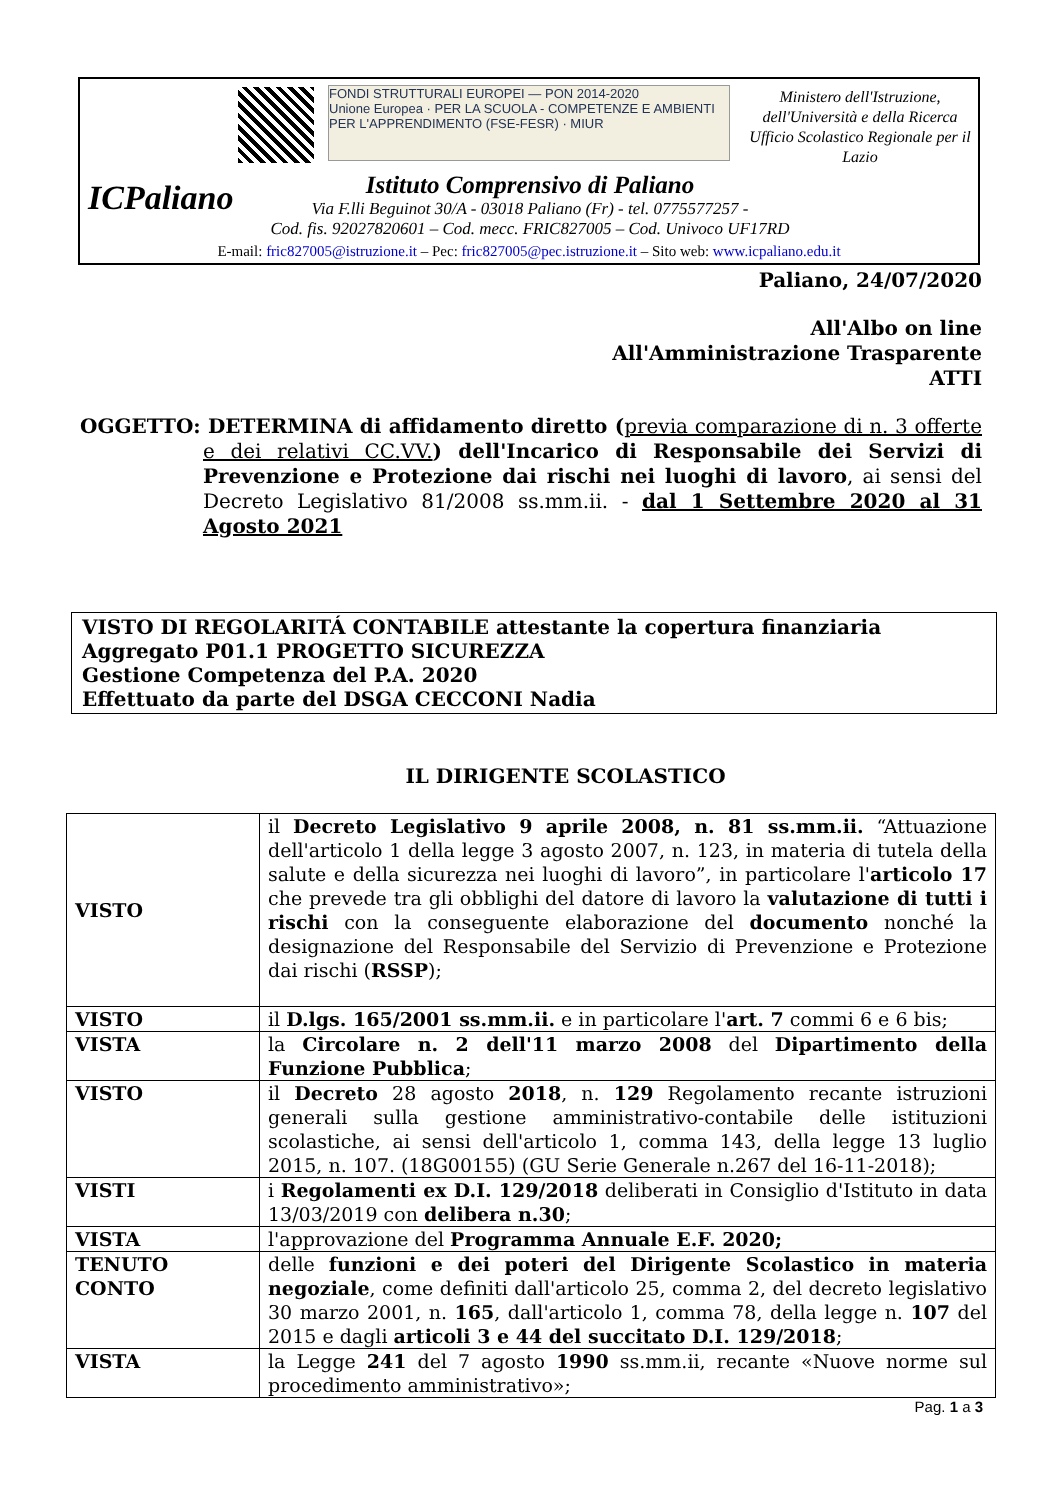ICPaliano
FONDI STRUTTURALI EUROPEI — PON 2014-2020
Unione Europea · PER LA SCUOLA - COMPETENZE E AMBIENTI PER L'APPRENDIMENTO (FSE-FESR) · MIUR
Ministero dell'Istruzione, dell'Università e della Ricerca
Ufficio Scolastico Regionale per il Lazio
Istituto Comprensivo di Paliano
Via F.lli Beguinot 30/A - 03018 Paliano (Fr) - tel. 0775577257 -
Cod. fis. 92027820601 – Cod. mecc. FRIC827005 – Cod. Univoco UF17RD
E-mail: fric827005@istruzione.it – Pec: fric827005@pec.istruzione.it – Sito web: www.icpaliano.edu.it
Paliano, 24/07/2020
All'Albo on line
All'Amministrazione Trasparente
ATTI
OGGETTO: DETERMINA di affidamento diretto (previa comparazione di n. 3 offerte e dei relativi CC.VV.) dell'Incarico di Responsabile dei Servizi di Prevenzione e Protezione dai rischi nei luoghi di lavoro, ai sensi del Decreto Legislativo 81/2008 ss.mm.ii. - dal 1 Settembre 2020 al 31 Agosto 2021
VISTO DI REGOLARITÁ CONTABILE attestante la copertura finanziaria
Aggregato P01.1 PROGETTO SICUREZZA
Gestione Competenza del P.A. 2020
Effettuato da parte del DSGA CECCONI Nadia
IL DIRIGENTE SCOLASTICO
| VISTO | il Decreto Legislativo 9 aprile 2008, n. 81 ss.mm.ii. “Attuazione dell'articolo 1 della legge 3 agosto 2007, n. 123, in materia di tutela della salute e della sicurezza nei luoghi di lavoro”, in particolare l' articolo 17 che prevede tra gli obblighi del datore di lavoro la valutazione di tutti i rischi con la conseguente elaborazione del documento nonché la designazione del Responsabile del Servizio di Prevenzione e Protezione dai rischi ( RSSP ); |
| VISTO | il D.lgs. 165/2001 ss.mm.ii. e in particolare l' art. 7 commi 6 e 6 bis; |
| VISTA | la Circolare n. 2 dell'11 marzo 2008 del Dipartimento della Funzione Pubblica ; |
| VISTO | il Decreto 28 agosto 2018 , n. 129 Regolamento recante istruzioni generali sulla gestione amministrativo-contabile delle istituzioni scolastiche, ai sensi dell'articolo 1, comma 143, della legge 13 luglio 2015, n. 107. (18G00155) (GU Serie Generale n.267 del 16-11-2018); |
| VISTI | i Regolamenti ex D.I. 129/2018 deliberati in Consiglio d'Istituto in data 13/03/2019 con delibera n.30 ; |
| VISTA | l'approvazione del Programma Annuale E.F. 2020; |
| TENUTO CONTO | delle funzioni e dei poteri del Dirigente Scolastico in materia negoziale , come definiti dall'articolo 25, comma 2, del decreto legislativo 30 marzo 2001, n. 165 , dall'articolo 1, comma 78, della legge n. 107 del 2015 e dagli articoli 3 e 44 del succitato D.I. 129/2018 ; |
| VISTA | la Legge 241 del 7 agosto 1990 ss.mm.ii, recante «Nuove norme sul procedimento amministrativo»; |
Pag. 1 a 3